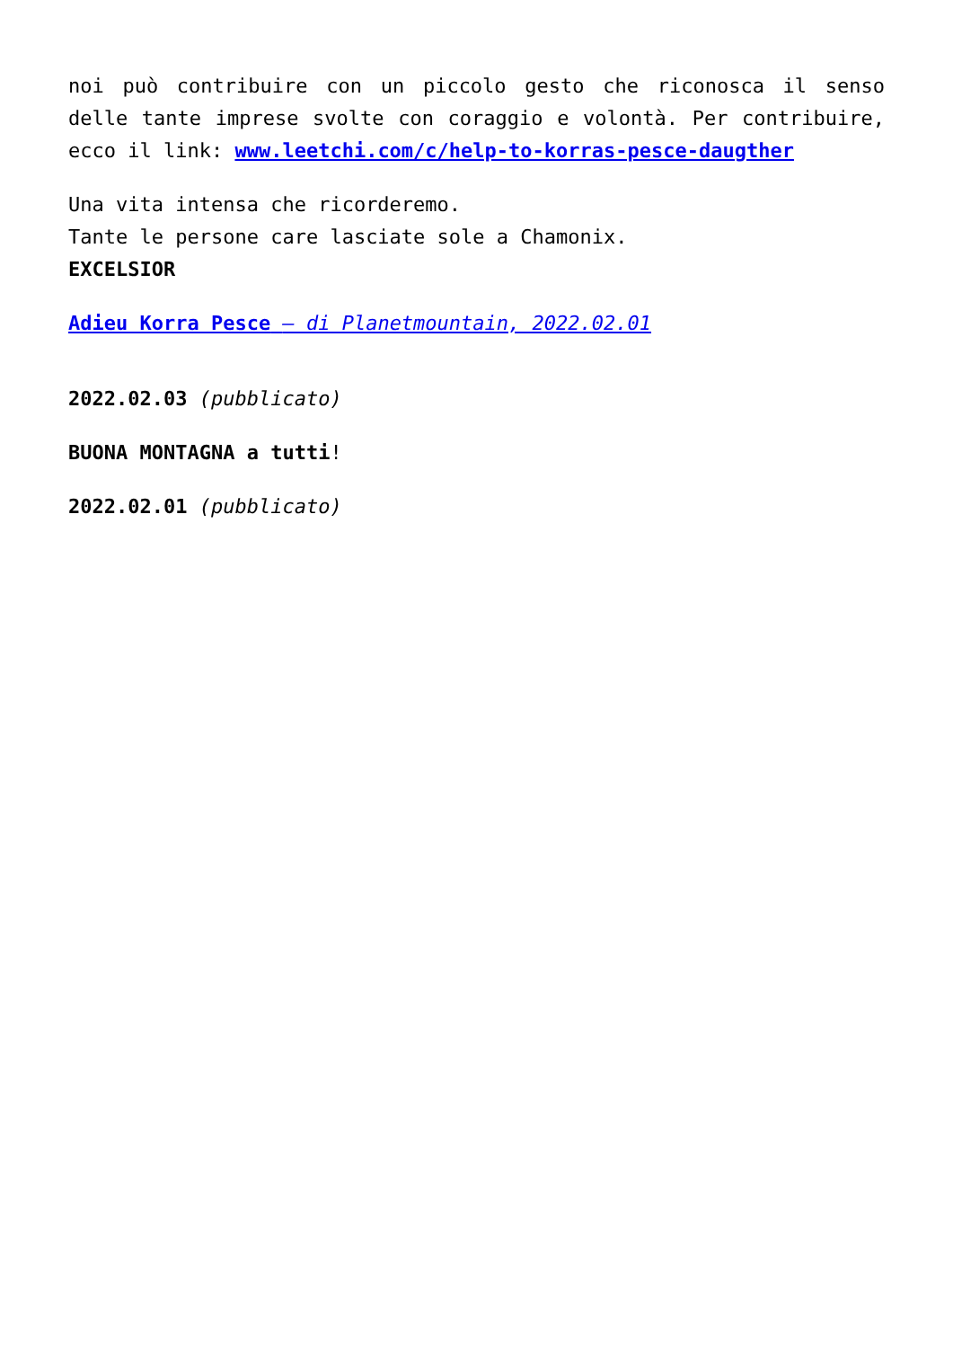noi può contribuire con un piccolo gesto che riconosca il senso delle tante imprese svolte con coraggio e volontà. Per contribuire, ecco il link: www.leetchi.com/c/help-to-korras-pesce-daugther
Una vita intensa che ricorderemo.
Tante le persone care lasciate sole a Chamonix.
EXCELSIOR
Adieu Korra Pesce – di Planetmountain, 2022.02.01
2022.02.03 (pubblicato)
BUONA MONTAGNA a tutti!
2022.02.01 (pubblicato)